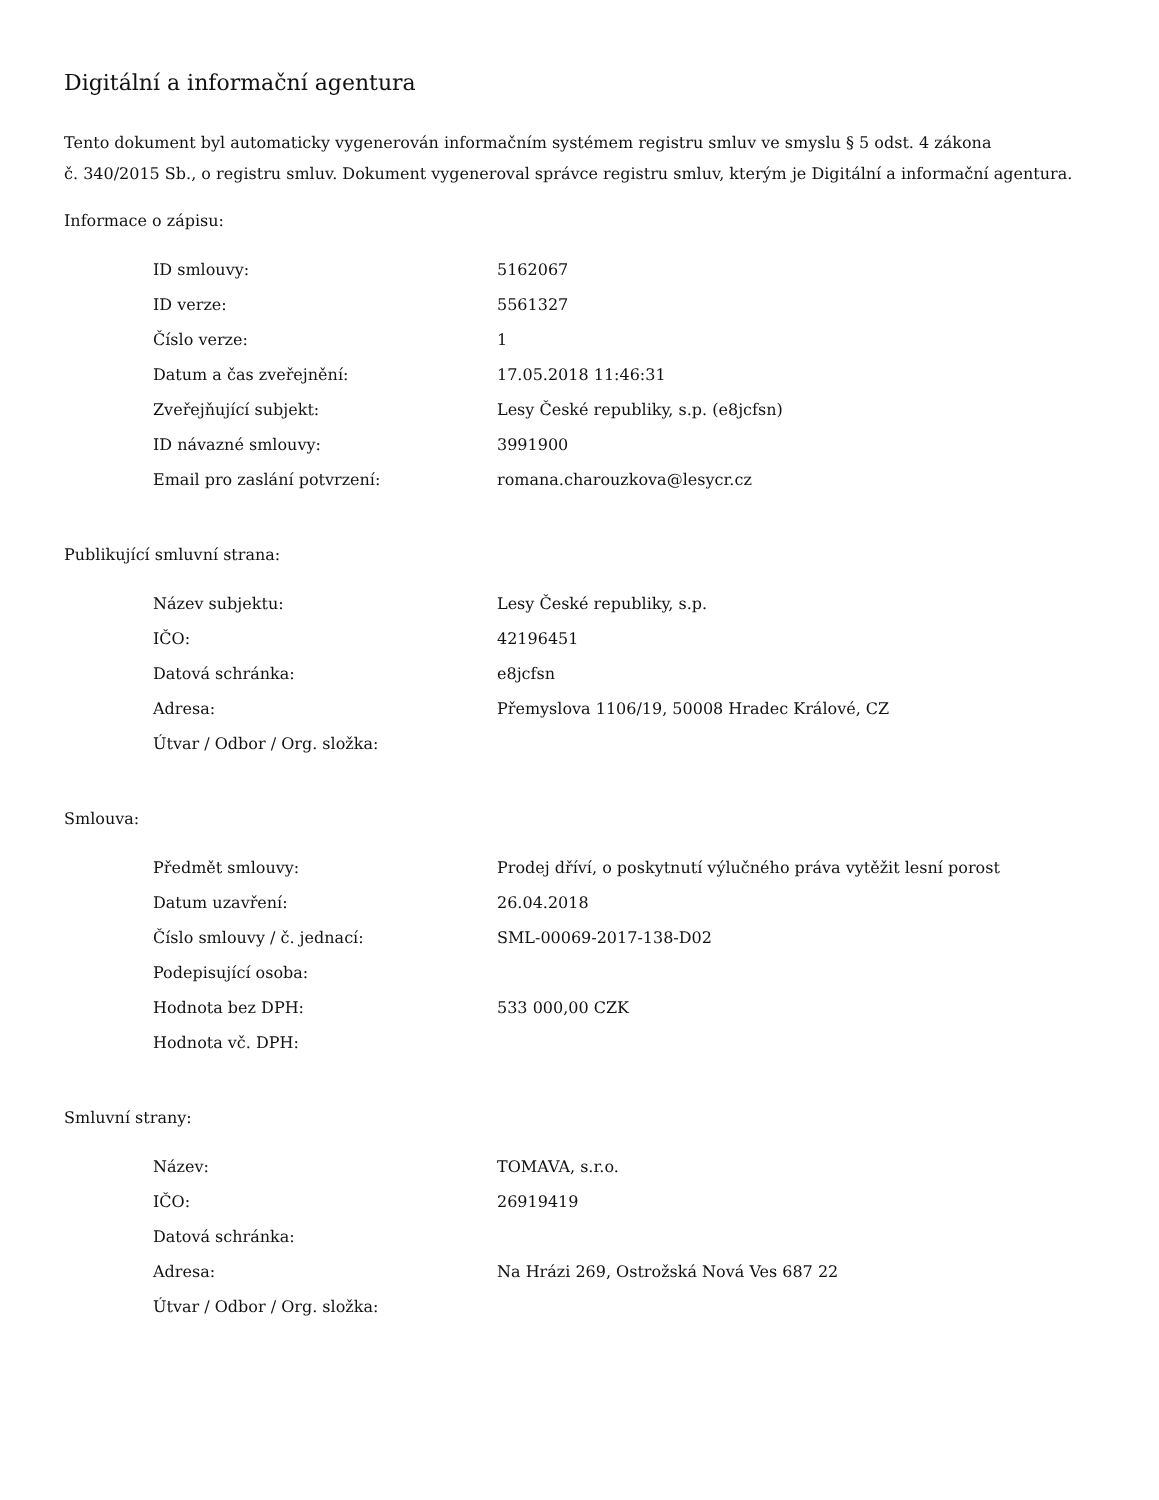Digitální a informační agentura
Tento dokument byl automaticky vygenerován informačním systémem registru smluv ve smyslu § 5 odst. 4 zákona
č. 340/2015 Sb., o registru smluv. Dokument vygeneroval správce registru smluv, kterým je Digitální a informační agentura.
Informace o zápisu:
| ID smlouvy: | 5162067 |
| ID verze: | 5561327 |
| Číslo verze: | 1 |
| Datum a čas zveřejnění: | 17.05.2018 11:46:31 |
| Zveřejňující subjekt: | Lesy České republiky, s.p. (e8jcfsn) |
| ID návazné smlouvy: | 3991900 |
| Email pro zaslání potvrzení: | romana.charouzkova@lesycr.cz |
Publikující smluvní strana:
| Název subjektu: | Lesy České republiky, s.p. |
| IČO: | 42196451 |
| Datová schránka: | e8jcfsn |
| Adresa: | Přemyslova 1106/19, 50008 Hradec Králové, CZ |
| Útvar / Odbor / Org. složka: | |
Smlouva:
| Předmět smlouvy: | Prodej dříví, o poskytnutí výlučného práva vytěžit lesní porost |
| Datum uzavření: | 26.04.2018 |
| Číslo smlouvy / č. jednací: | SML-00069-2017-138-D02 |
| Podepisující osoba: | |
| Hodnota bez DPH: | 533 000,00 CZK |
| Hodnota vč. DPH: | |
Smluvní strany:
| Název: | TOMAVA, s.r.o. |
| IČO: | 26919419 |
| Datová schránka: | |
| Adresa: | Na Hrázi 269, Ostrožská Nová Ves 687 22 |
| Útvar / Odbor / Org. složka: | |